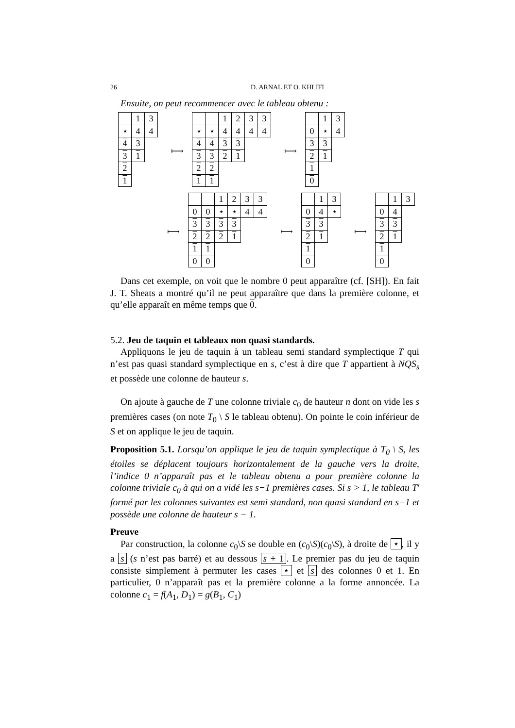26 D. ARNAL ET O. KHLIFI
Ensuite, on peut recommencer avec le tableau obtenu :
| | 1 | 3 |
| ⋆ | 4 | 4 |
| 4 | 3 | |
| 3 | 1 | |
| 2 | | |
| 1 | | |
⟼
| | | 1 | 2 | 3 | 3 |
| ⋆ | ⋆ | 4 | 4 | 4 | 4 |
| 4 | 4 | 3 | 3 | | |
| 3 | 3 | 2 | 1 | | |
| 2 | 2 | | | | |
| 1 | 1 | | | | |
⟼
| | 1 | 3 |
| 0 | ⋆ | 4 |
| 3 | 3 | |
| 2 | 1 | |
| 1 | | |
| 0 | | |
⟼
| | | 1 | 2 | 3 | 3 |
| 0 | 0 | ⋆ | ⋆ | 4 | 4 |
| 3 | 3 | 3 | 3 | | |
| 2 | 2 | 2 | 1 | | |
| 1 | 1 | | | | |
| 0 | 0 | | | | |
⟼
| | 1 | 3 |
| 0 | 4 | ⋆ |
| 3 | 3 | |
| 2 | 1 | |
| 1 | | |
| 0 | | |
⟼
| | 1 | 3 |
| 0 | 4 | |
| 3 | 3 | |
| 2 | 1 | |
| 1 | | |
| 0 | | |
Dans cet exemple, on voit que le nombre 0 peut apparaître (cf. [SH]). En fait J. T. Sheats a montré qu’il ne peut apparaître que dans la première colonne, et qu’elle apparaît en même temps que 0.
5.2. Jeu de taquin et tableaux non quasi standards.
Appliquons le jeu de taquin à un tableau semi standard symplectique T qui n’est pas quasi standard symplectique en s, c’est à dire que T appartient à NQS<sub>s</sub> et possède une colonne de hauteur s.
On ajoute à gauche de T une colonne triviale c<sub>0</sub> de hauteur n dont on vide les s premières cases (on note T<sub>0</sub> \ S le tableau obtenu). On pointe le coin inférieur de S et on applique le jeu de taquin.
Proposition 5.1. Lorsqu’on applique le jeu de taquin symplectique à T<sub>0</sub> \ S, les étoiles se déplacent toujours horizontalement de la gauche vers la droite, l’indice 0 n’apparaît pas et le tableau obtenu a pour première colonne la colonne triviale c<sub>0</sub> à qui on a vidé les s−1 premières cases. Si s > 1, le tableau T′ formé par les colonnes suivantes est semi standard, non quasi standard en s−1 et possède une colonne de hauteur s − 1.
Preuve
Par construction, la colonne c<sub>0</sub>\S se double en (c<sub>0</sub>\S)(c<sub>0</sub>\S), à droite de ⋆, il y a s (s n’est pas barré) et au dessous s + 1. Le premier pas du jeu de taquin consiste simplement à permuter les cases ⋆ et s des colonnes 0 et 1. En particulier, 0 n’apparaît pas et la première colonne a la forme annoncée. La colonne c<sub>1</sub> = f(A<sub>1</sub>, D<sub>1</sub>) = g(B<sub>1</sub>, C<sub>1</sub>)